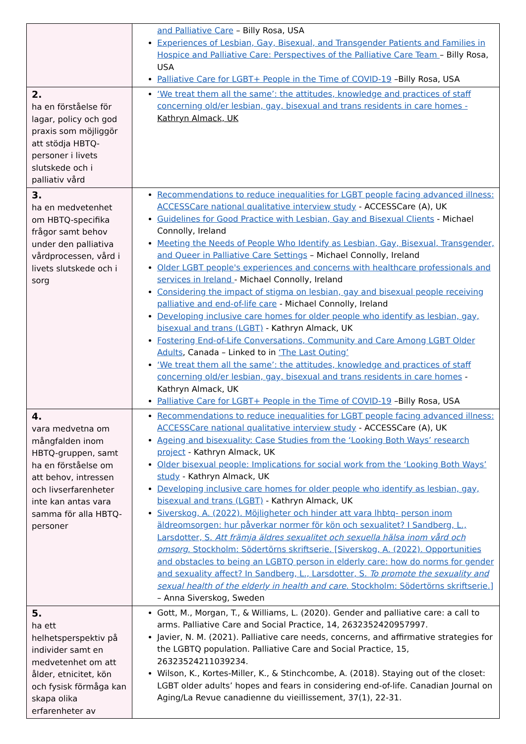| | and Palliative Care – Billy Rosa, USA Experiences of Lesbian, Gay, Bisexual, and Transgender Patients and Families in Hospice and Palliative Care: Perspectives of the Palliative Care Team – Billy Rosa, USA Palliative Care for LGBT+ People in the Time of COVID-19 –Billy Rosa, USA |
| 2. ha en förståelse för lagar, policy och god praxis som möjliggör att stödja HBTQ-personer i livets slutskede och i palliativ vård | ‘We treat them all the same’: the attitudes, knowledge and practices of staff concerning old/er lesbian, gay, bisexual and trans residents in care homes - Kathryn Almack, UK |
| 3. ha en medvetenhet om HBTQ-specifika frågor samt behov under den palliativa vårdprocessen, vård i livets slutskede och i sorg | Recommendations to reduce inequalities for LGBT people facing advanced illness: ACCESSCare national qualitative interview study - ACCESSCare (A), UK Guidelines for Good Practice with Lesbian, Gay and Bisexual Clients - Michael Connolly, Ireland Meeting the Needs of People Who Identify as Lesbian, Gay, Bisexual, Transgender, and Queer in Palliative Care Settings – Michael Connolly, Ireland Older LGBT people's experiences and concerns with healthcare professionals and services in Ireland - Michael Connolly, Ireland Considering the impact of stigma on lesbian, gay and bisexual people receiving palliative and end-of-life care - Michael Connolly, Ireland Developing inclusive care homes for older people who identify as lesbian, gay, bisexual and trans (LGBT) - Kathryn Almack, UK Fostering End-of-Life Conversations, Community and Care Among LGBT Older Adults , Canada – Linked to in ‘The Last Outing’ ‘We treat them all the same’: the attitudes, knowledge and practices of staff concerning old/er lesbian, gay, bisexual and trans residents in care homes - Kathryn Almack, UK Palliative Care for LGBT+ People in the Time of COVID-19 –Billy Rosa, USA |
| 4. vara medvetna om mångfalden inom HBTQ-gruppen, samt ha en förståelse om att behov, intressen och livserfarenheter inte kan antas vara samma för alla HBTQ-personer | Recommendations to reduce inequalities for LGBT people facing advanced illness: ACCESSCare national qualitative interview study - ACCESSCare (A), UK Ageing and bisexuality: Case Studies from the ‘Looking Both Ways’ research project - Kathryn Almack, UK Older bisexual people: Implications for social work from the ‘Looking Both Ways’ study - Kathryn Almack, UK Developing inclusive care homes for older people who identify as lesbian, gay, bisexual and trans (LGBT) - Kathryn Almack, UK Siverskog, A. (2022). Möjligheter och hinder att vara lhbtq- person inom äldreomsorgen: hur påverkar normer för kön och sexualitet? I Sandberg, L., Larsdotter, S. Att främja äldres sexualitet och sexuella hälsa inom vård och omsorg . Stockholm: Södertörns skriftserie. [Siverskog, A. (2022). Opportunities and obstacles to being an LGBTQ person in elderly care: how do norms for gender and sexuality affect? In Sandberg, L., Larsdotter, S. To promote the sexuality and sexual health of the elderly in health and care . Stockholm: Södertörns skriftserie.] – Anna Siverskog, Sweden |
| 5. ha ett helhetsperspektiv på individer samt en medvetenhet om att ålder, etnicitet, kön och fysisk förmåga kan skapa olika erfarenheter av | Gott, M., Morgan, T., & Williams, L. (2020). Gender and palliative care: a call to arms. Palliative Care and Social Practice, 14, 2632352420957997. Javier, N. M. (2021). Palliative care needs, concerns, and affirmative strategies for the LGBTQ population. Palliative Care and Social Practice, 15, 26323524211039234. Wilson, K., Kortes-Miller, K., & Stinchcombe, A. (2018). Staying out of the closet: LGBT older adults’ hopes and fears in considering end-of-life. Canadian Journal on Aging/La Revue canadienne du vieillissement, 37(1), 22-31. |